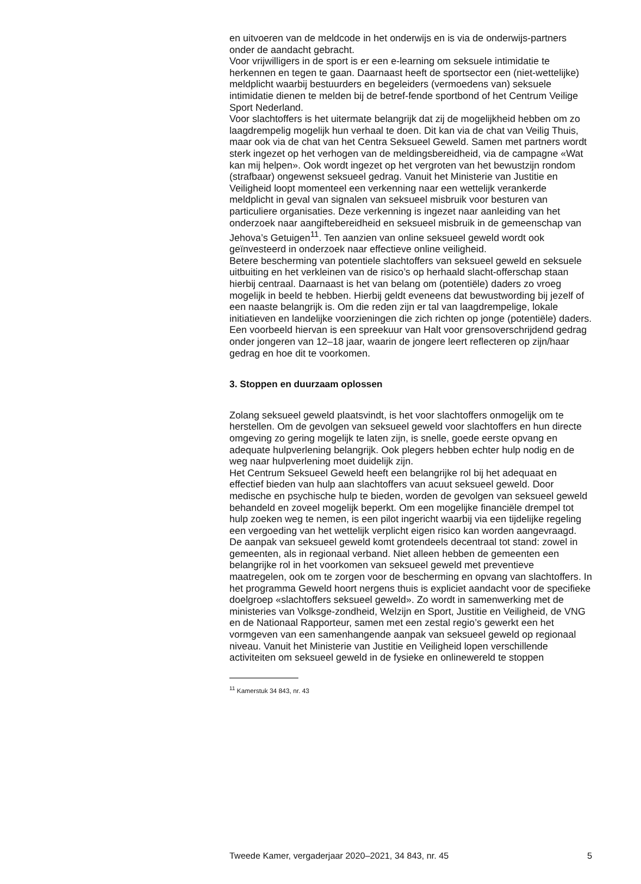en uitvoeren van de meldcode in het onderwijs en is via de onderwijs-partners onder de aandacht gebracht.
Voor vrijwilligers in de sport is er een e-learning om seksuele intimidatie te herkennen en tegen te gaan. Daarnaast heeft de sportsector een (niet-wettelijke) meldplicht waarbij bestuurders en begeleiders (vermoedens van) seksuele intimidatie dienen te melden bij de betref-fende sportbond of het Centrum Veilige Sport Nederland.
Voor slachtoffers is het uitermate belangrijk dat zij de mogelijkheid hebben om zo laagdrempelig mogelijk hun verhaal te doen. Dit kan via de chat van Veilig Thuis, maar ook via de chat van het Centra Seksueel Geweld. Samen met partners wordt sterk ingezet op het verhogen van de meldingsbereidheid, via de campagne «Wat kan mij helpen». Ook wordt ingezet op het vergroten van het bewustzijn rondom (strafbaar) ongewenst seksueel gedrag. Vanuit het Ministerie van Justitie en Veiligheid loopt momenteel een verkenning naar een wettelijk verankerde meldplicht in geval van signalen van seksueel misbruik voor besturen van particuliere organisaties. Deze verkenning is ingezet naar aanleiding van het onderzoek naar aangiftebereidheid en seksueel misbruik in de gemeenschap van Jehova’s Getuigen<sup>11</sup>. Ten aanzien van online seksueel geweld wordt ook geïnvesteerd in onderzoek naar effectieve online veiligheid.
Betere bescherming van potentiele slachtoffers van seksueel geweld en seksuele uitbuiting en het verkleinen van de risico’s op herhaald slacht-offerschap staan hierbij centraal. Daarnaast is het van belang om (potentiële) daders zo vroeg mogelijk in beeld te hebben. Hierbij geldt eveneens dat bewustwording bij jezelf of een naaste belangrijk is. Om die reden zijn er tal van laagdrempelige, lokale initiatieven en landelijke voorzieningen die zich richten op jonge (potentiële) daders. Een voorbeeld hiervan is een spreekuur van Halt voor grensoverschrijdend gedrag onder jongeren van 12–18 jaar, waarin de jongere leert reflecteren op zijn/haar gedrag en hoe dit te voorkomen.
3. Stoppen en duurzaam oplossen
Zolang seksueel geweld plaatsvindt, is het voor slachtoffers onmogelijk om te herstellen. Om de gevolgen van seksueel geweld voor slachtoffers en hun directe omgeving zo gering mogelijk te laten zijn, is snelle, goede eerste opvang en adequate hulpverlening belangrijk. Ook plegers hebben echter hulp nodig en de weg naar hulpverlening moet duidelijk zijn.
Het Centrum Seksueel Geweld heeft een belangrijke rol bij het adequaat en effectief bieden van hulp aan slachtoffers van acuut seksueel geweld. Door medische en psychische hulp te bieden, worden de gevolgen van seksueel geweld behandeld en zoveel mogelijk beperkt. Om een mogelijke financiële drempel tot hulp zoeken weg te nemen, is een pilot ingericht waarbij via een tijdelijke regeling een vergoeding van het wettelijk verplicht eigen risico kan worden aangevraagd.
De aanpak van seksueel geweld komt grotendeels decentraal tot stand: zowel in gemeenten, als in regionaal verband. Niet alleen hebben de gemeenten een belangrijke rol in het voorkomen van seksueel geweld met preventieve maatregelen, ook om te zorgen voor de bescherming en opvang van slachtoffers. In het programma Geweld hoort nergens thuis is expliciet aandacht voor de specifieke doelgroep «slachtoffers seksueel geweld». Zo wordt in samenwerking met de ministeries van Volksge-zondheid, Welzijn en Sport, Justitie en Veiligheid, de VNG en de Nationaal Rapporteur, samen met een zestal regio’s gewerkt een het vormgeven van een samenhangende aanpak van seksueel geweld op regionaal niveau. Vanuit het Ministerie van Justitie en Veiligheid lopen verschillende activiteiten om seksueel geweld in de fysieke en onlinewereld te stoppen
<sup>11</sup> Kamerstuk 34 843, nr. 43
Tweede Kamer, vergaderjaar 2020–2021, 34 843, nr. 45 5